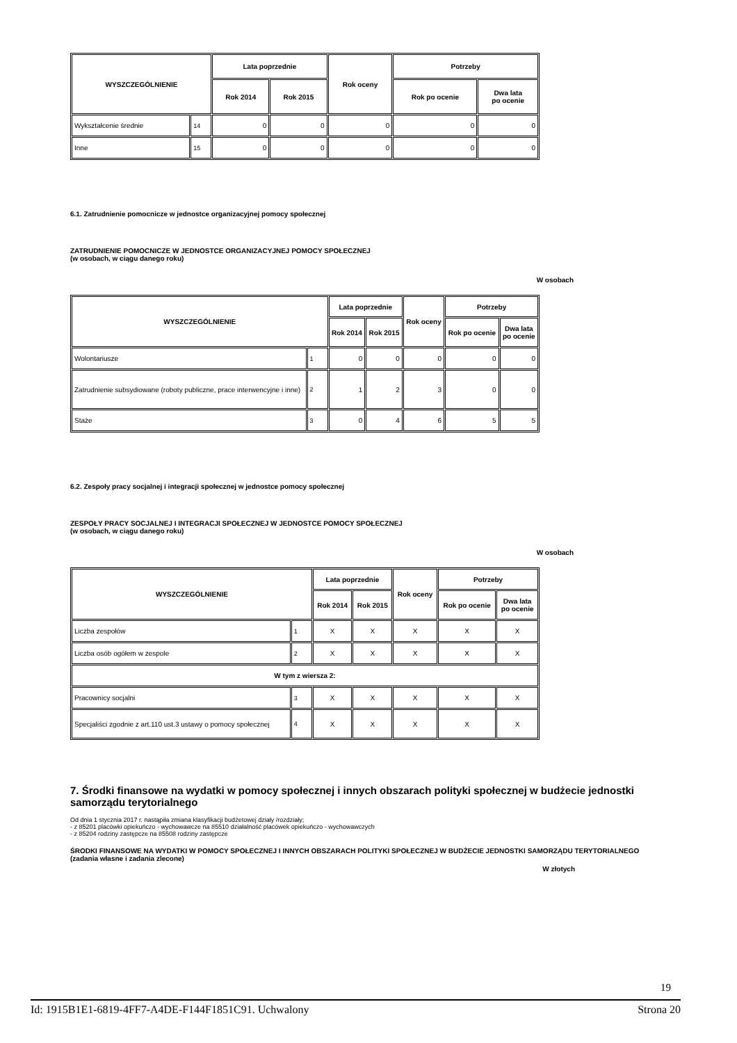| WYSZCZEGÓLNIENIE | | Lata poprzednie | | Rok oceny | Potrzeby | |
| --- | --- | --- | --- | --- | --- | --- |
| | | Rok 2014 | Rok 2015 | | Rok po ocenie | Dwa lata po ocenie |
| Wykształcenie średnie | 14 | 0 | 0 | 0 | 0 | 0 |
| Inne | 15 | 0 | 0 | 0 | 0 | 0 |
6.1. Zatrudnienie pomocnicze w jednostce organizacyjnej pomocy społecznej
ZATRUDNIENIE POMOCNICZE W JEDNOSTCE ORGANIZACYJNEJ POMOCY SPOŁECZNEJ
(w osobach, w ciągu danego roku)
W osobach
| WYSZCZEGÓLNIENIE | | Lata poprzednie | | Rok oceny | Potrzeby | |
| --- | --- | --- | --- | --- | --- | --- |
| | | Rok 2014 | Rok 2015 | | Rok po ocenie | Dwa lata po ocenie |
| Wolontariusze | 1 | 0 | 0 | 0 | 0 | 0 |
| Zatrudnienie subsydiowane (roboty publiczne, prace interwencyjne i inne) | 2 | 1 | 2 | 3 | 0 | 0 |
| Staże | 3 | 0 | 4 | 6 | 5 | 5 |
6.2. Zespoły pracy socjalnej i integracji społecznej w jednostce pomocy społecznej
ZESPOŁY PRACY SOCJALNEJ I INTEGRACJI SPOŁECZNEJ W JEDNOSTCE POMOCY SPOŁECZNEJ
(w osobach, w ciągu danego roku)
W osobach
| WYSZCZEGÓLNIENIE | | Lata poprzednie | | Rok oceny | Potrzeby | |
| --- | --- | --- | --- | --- | --- | --- |
| | | Rok 2014 | Rok 2015 | | Rok po ocenie | Dwa lata po ocenie |
| Liczba zespołów | 1 | X | X | X | X | X |
| Liczba osób ogółem w zespole | 2 | X | X | X | X | X |
| W tym z wiersza 2: | | | | | | |
| Pracownicy socjalni | 3 | X | X | X | X | X |
| Specjaliści zgodnie z art.110 ust.3 ustawy o pomocy społecznej | 4 | X | X | X | X | X |
7. Środki finansowe na wydatki w pomocy społecznej i innych obszarach polityki społecznej w budżecie jednostki samorządu terytorialnego
Od dnia 1 stycznia 2017 r. nastąpiła zmiana klasyfikacji budżetowej działy /rozdziały;
- z 85201 placówki opiekuńczo - wychowawcze na 85510 działalność placówek opiekuńczo - wychowawczych
- z 85204 rodziny zastępcze na 85508 rodziny zastępcze
ŚRODKI FINANSOWE NA WYDATKI W POMOCY SPOŁECZNEJ I INNYCH OBSZARACH POLITYKI SPOŁECZNEJ W BUDŻECIE JEDNOSTKI SAMORZĄDU TERYTORIALNEGO
(zadania własne i zadania zlecone)
W złotych
19
Id: 1915B1E1-6819-4FF7-A4DE-F144F1851C91. Uchwalony Strona 20